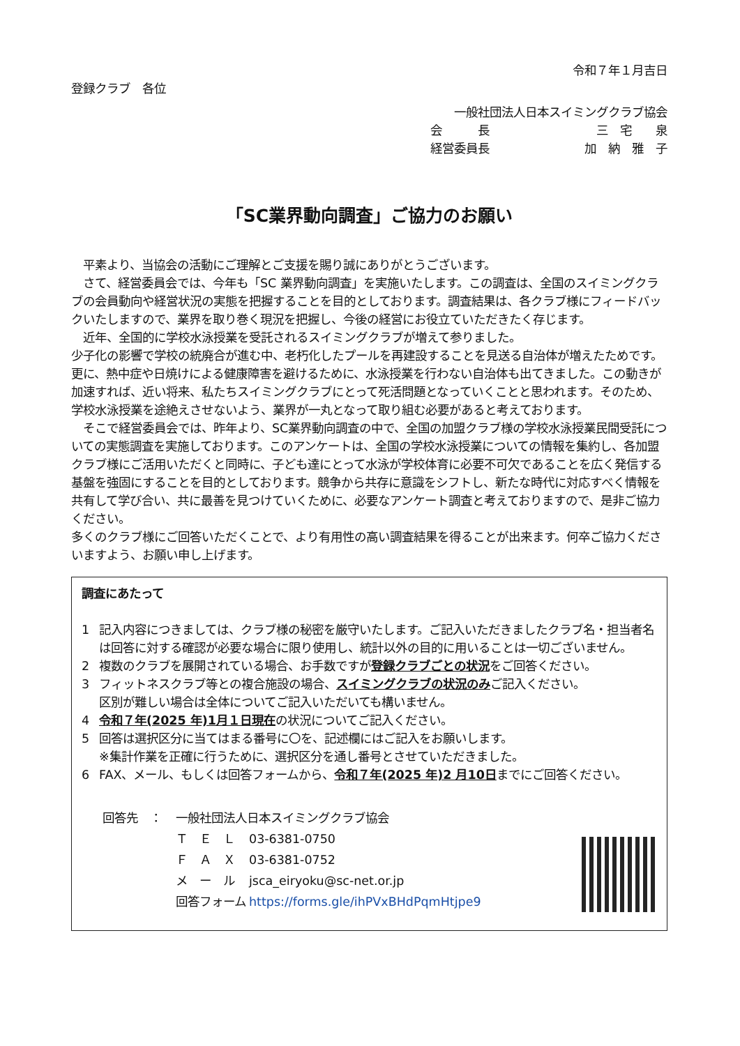令和７年１月吉日
登録クラブ　各位
一般社団法人日本スイミングクラブ協会
会　　　長 三　宅　　泉
経営委員長 加　納　雅　子
「SC業界動向調査」ご協力のお願い
　平素より、当協会の活動にご理解とご支援を賜り誠にありがとうございます。
　さて、経営委員会では、今年も「SC 業界動向調査」を実施いたします。この調査は、全国のスイミングクラブの会員動向や経営状況の実態を把握することを目的としております。調査結果は、各クラブ様にフィードバックいたしますので、業界を取り巻く現況を把握し、今後の経営にお役立ていただきたく存じます。
　近年、全国的に学校水泳授業を受託されるスイミングクラブが増えて参りました。
少子化の影響で学校の統廃合が進む中、老朽化したプールを再建設することを見送る自治体が増えたためです。更に、熱中症や日焼けによる健康障害を避けるために、水泳授業を行わない自治体も出てきました。この動きが加速すれば、近い将来、私たちスイミングクラブにとって死活問題となっていくことと思われます。そのため、学校水泳授業を途絶えさせないよう、業界が一丸となって取り組む必要があると考えております。
　そこで経営委員会では、昨年より、SC業界動向調査の中で、全国の加盟クラブ様の学校水泳授業民間受託についての実態調査を実施しております。このアンケートは、全国の学校水泳授業についての情報を集約し、各加盟クラブ様にご活用いただくと同時に、子ども達にとって水泳が学校体育に必要不可欠であることを広く発信する基盤を強固にすることを目的としております。競争から共存に意識をシフトし、新たな時代に対応すべく情報を共有して学び合い、共に最善を見つけていくために、必要なアンケート調査と考えておりますので、是非ご協力ください。
多くのクラブ様にご回答いただくことで、より有用性の高い調査結果を得ることが出来ます。何卒ご協力くださいますよう、お願い申し上げます。
調査にあたって
1 記入内容につきましては、クラブ様の秘密を厳守いたします。ご記入いただきましたクラブ名・担当者名は回答に対する確認が必要な場合に限り使用し、統計以外の目的に用いることは一切ございません。
2 複数のクラブを展開されている場合、お手数ですが登録クラブごとの状況をご回答ください。
3 フィットネスクラブ等との複合施設の場合、スイミングクラブの状況のみご記入ください。
区別が難しい場合は全体についてご記入いただいても構いません。
4 令和７年(2025 年)1月１日現在の状況についてご記入ください。
5 回答は選択区分に当てはまる番号に〇を、記述欄にはご記入をお願いします。
※集計作業を正確に行うために、選択区分を通し番号とさせていただきました。
6 FAX、メール、もしくは回答フォームから、令和７年(2025 年)2 月10日までにご回答ください。
回答先　： 一般社団法人日本スイミングクラブ協会
Ｔ　Ｅ　Ｌ 03-6381-0750
Ｆ　Ａ　Ｘ 03-6381-0752
メ　ー　ル jsca_eiryoku@sc-net.or.jp
回答フォーム https://forms.gle/ihPVxBHdPqmHtjpe9